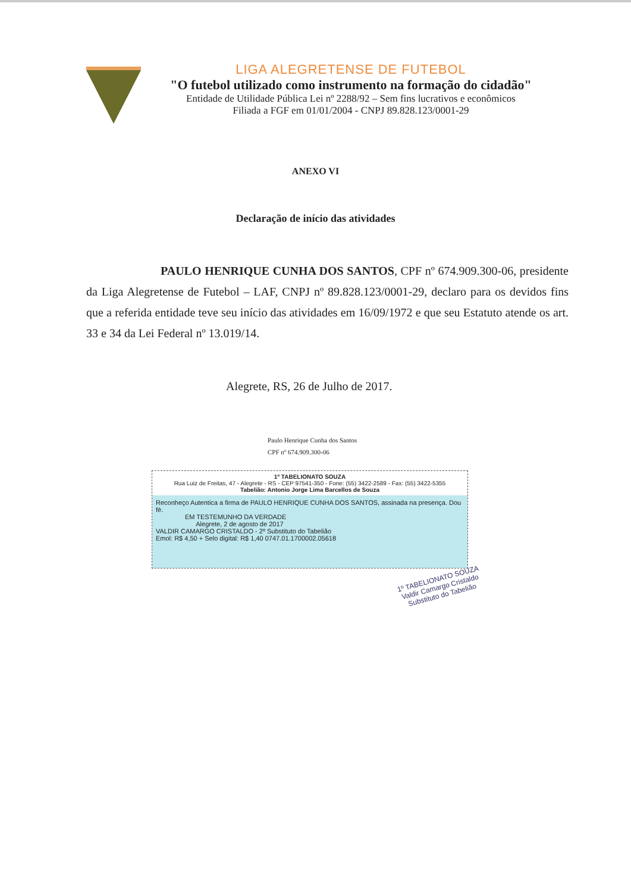LIGA ALEGRETENSE DE FUTEBOL
"O futebol utilizado como instrumento na formação do cidadão"
Entidade de Utilidade Pública Lei nº 2288/92 – Sem fins lucrativos e econômicos
Filiada a FGF em 01/01/2004 - CNPJ 89.828.123/0001-29
ANEXO VI
Declaração de início das atividades
PAULO HENRIQUE CUNHA DOS SANTOS, CPF nº 674.909.300-06, presidente da Liga Alegretense de Futebol – LAF, CNPJ nº 89.828.123/0001-29, declaro para os devidos fins que a referida entidade teve seu início das atividades em 16/09/1972 e que seu Estatuto atende os art. 33 e 34 da Lei Federal nº 13.019/14.
Alegrete, RS, 26 de Julho de 2017.
Paulo Henrique Cunha dos Santos
CPF nº 674.909.300-06
1º TABELIONATO SOUZA
Rua Luiz de Freitas, 47 - Alegrete - RS - CEP 97541-350 - Fone: (55) 3422-2589 - Fax: (55) 3422-5355
Tabelião: Antonio Jorge Lima Barcellos de Souza
Reconheço Autentica a firma de PAULO HENRIQUE CUNHA DOS SANTOS, assinada na presença. Dou fé.
EM TESTEMUNHO DA VERDADE
Alegrete, 2 de agosto de 2017
VALDIR CAMARGO CRISTALDO - 2º Substituto do Tabelião
Emol: R$ 4,50 + Selo digital: R$ 1,40 0747.01.1700002.05618
1º TABELIONATO SOUZA
Valdir Camargo Cristaldo
Substituto do Tabelião